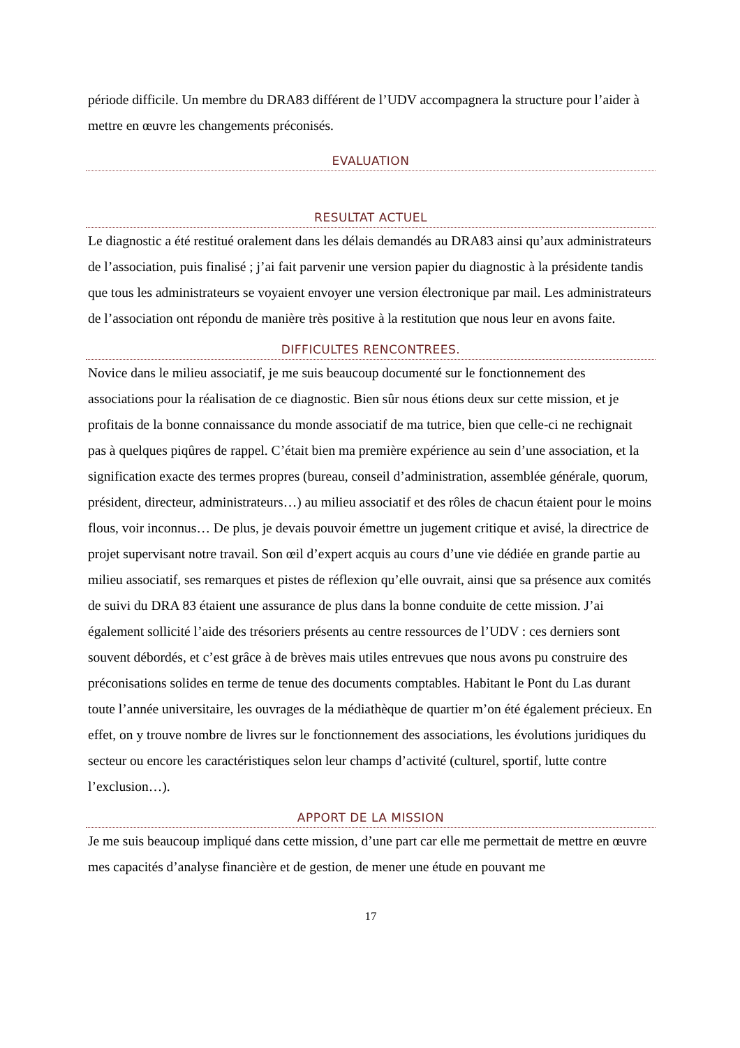période difficile. Un membre du DRA83 différent de l’UDV accompagnera la structure pour l’aider à mettre en œuvre les changements préconisés.
EVALUATION
RESULTAT ACTUEL
Le diagnostic a été restitué oralement dans les délais demandés au DRA83 ainsi qu’aux administrateurs de l’association, puis finalisé ; j’ai fait parvenir une version papier du diagnostic à la présidente tandis que tous les administrateurs se voyaient envoyer une version électronique par mail. Les administrateurs de l’association ont répondu de manière très positive à la restitution que nous leur en avons faite.
DIFFICULTES RENCONTREES.
Novice dans le milieu associatif, je me suis beaucoup documenté sur le fonctionnement des associations pour la réalisation de ce diagnostic. Bien sûr nous étions deux sur cette mission, et je profitais de la bonne connaissance du monde associatif de ma tutrice, bien que celle-ci ne rechignait pas à quelques piqûres de rappel. C’était bien ma première expérience au sein d’une association, et la signification exacte des termes propres (bureau, conseil d’administration, assemblée générale, quorum, président, directeur, administrateurs…) au milieu associatif et des rôles de chacun étaient pour le moins flous, voir inconnus… De plus, je devais pouvoir émettre un jugement critique et avisé, la directrice de projet supervisant notre travail. Son œil d’expert acquis au cours d’une vie dédiée en grande partie au milieu associatif, ses remarques et pistes de réflexion qu’elle ouvrait, ainsi que sa présence aux comités de suivi du DRA 83 étaient une assurance de plus dans la bonne conduite de cette mission. J’ai également sollicité l’aide des trésoriers présents au centre ressources de l’UDV : ces derniers sont souvent débordés, et c’est grâce à de brèves mais utiles entrevues que nous avons pu construire des préconisations solides en terme de tenue des documents comptables. Habitant le Pont du Las durant toute l’année universitaire, les ouvrages de la médiathèque de quartier m’on été également précieux. En effet, on y trouve nombre de livres sur le fonctionnement des associations, les évolutions juridiques du secteur ou encore les caractéristiques selon leur champs d’activité (culturel, sportif, lutte contre l’exclusion…).
APPORT DE LA MISSION
Je me suis beaucoup impliqué dans cette mission, d’une part car elle me permettait de mettre en œuvre mes capacités d’analyse financière et de gestion, de mener une étude en pouvant me
17